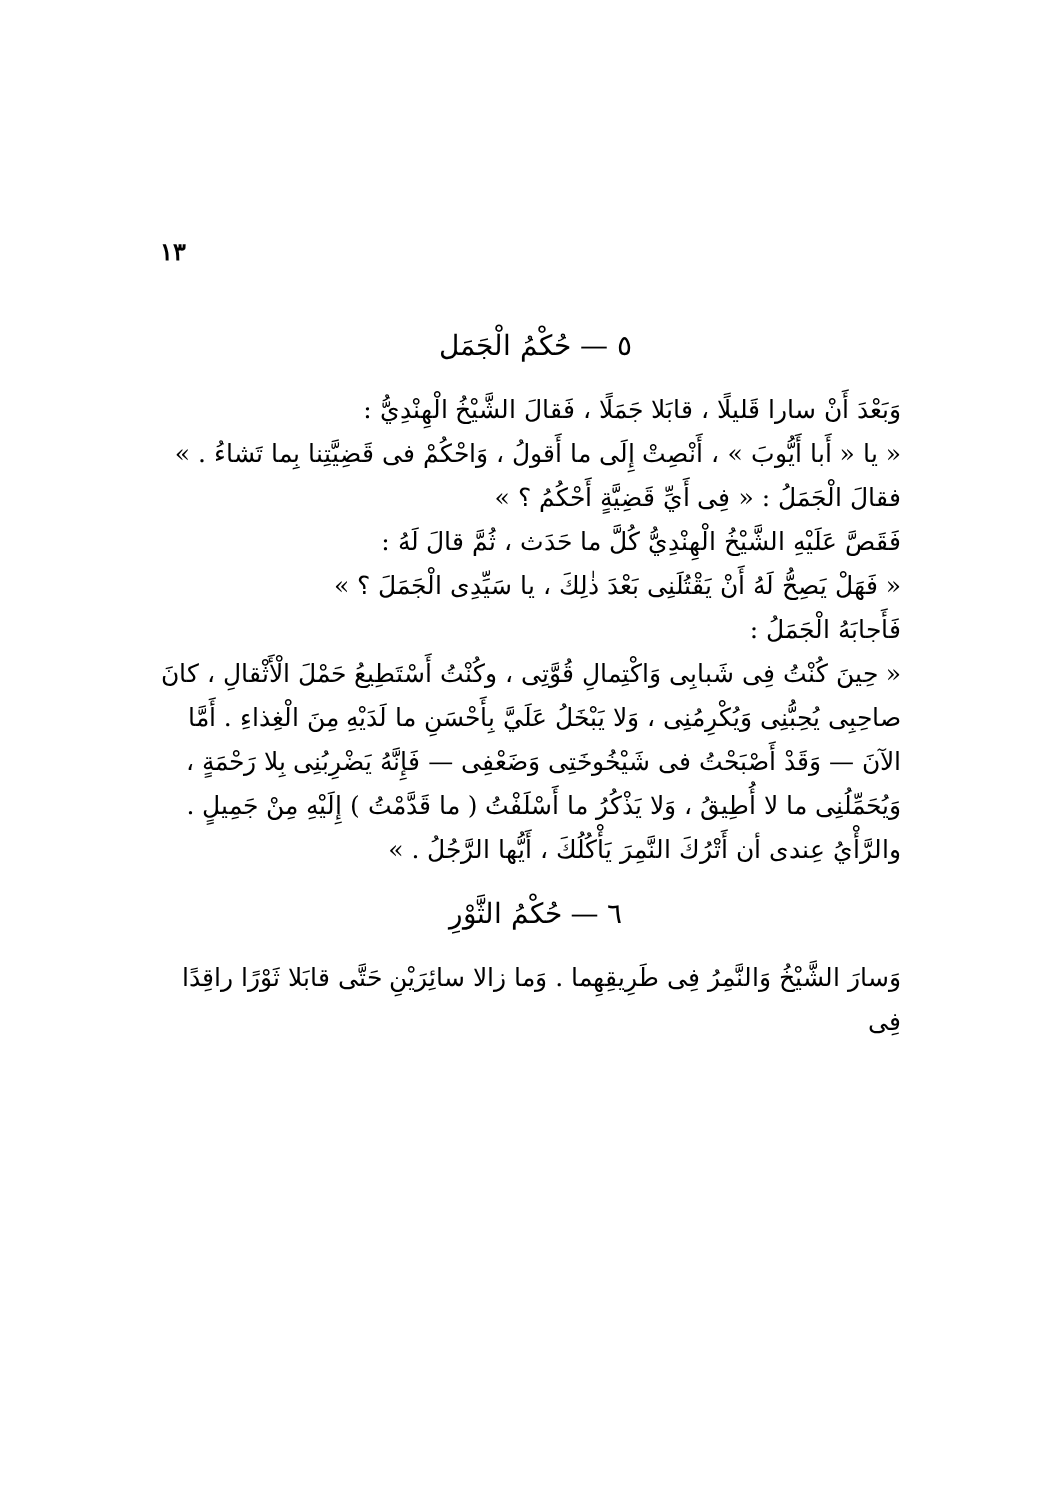١٣
٥ — حُكْمُ الْجَمَل
وَبَعْدَ أَنْ سارا قَليلًا ، قابَلا جَمَلًا ، فَقالَ الشَّيْخُ الْهِنْدِيُّ :
« يا « أَبا أَيُّوبَ » ، أَنْصِتْ إِلَى ما أَقولُ ، وَاحْكُمْ فى قَضِيَّتِنا بِما تَشاءُ . »
فقالَ الْجَمَلُ : « فِى أَيِّ قَضِيَّةٍ أَحْكُمُ ؟ »
فَقَصَّ عَلَيْهِ الشَّيْخُ الْهِنْدِيُّ كُلَّ ما حَدَث ، ثُمَّ قالَ لَهُ :
« فَهَلْ يَصِحُّ لَهُ أَنْ يَقْتُلَنِى بَعْدَ ذٰلِكَ ، يا سَيِّدِى الْجَمَلَ ؟ »
فَأَجابَهُ الْجَمَلُ :
« حِينَ كُنْتُ فِى شَبابِى وَاكْتِمالِ قُوَّتِى ، وكُنْتُ أَسْتَطِيعُ حَمْلَ الْأَثْقالِ ، كانَ صاحِبِى يُحِبُّنِى وَيُكْرِمُنِى ، وَلا يَبْخَلُ عَلَيَّ بِأَحْسَنِ ما لَدَيْهِ مِنَ الْغِذاءِ . أَمَّا الآنَ — وَقَدْ أَصْبَحْتُ فى شَيْخُوخَتِى وَضَعْفِى — فَإِنَّهُ يَضْرِبُنِى بِلا رَحْمَةٍ ، وَيُحَمِّلُنِى ما لا أُطِيقُ ، وَلا يَذْكُرُ ما أَسْلَفْتُ ( ما قَدَّمْتُ ) إِلَيْهِ مِنْ جَمِيلٍ . والرَّأْيُ عِندى أن أَتْرُكَ النَّمِرَ يَأْكُلُكَ ، أَيُّها الرَّجُلُ . »
٦ — حُكْمُ الثَّوْرِ
وَسارَ الشَّيْخُ وَالنَّمِرُ فِى طَرِيقِهِما . وَما زالا سائِرَيْنِ حَتَّى قابَلا ثَوْرًا راقِدًا فِى